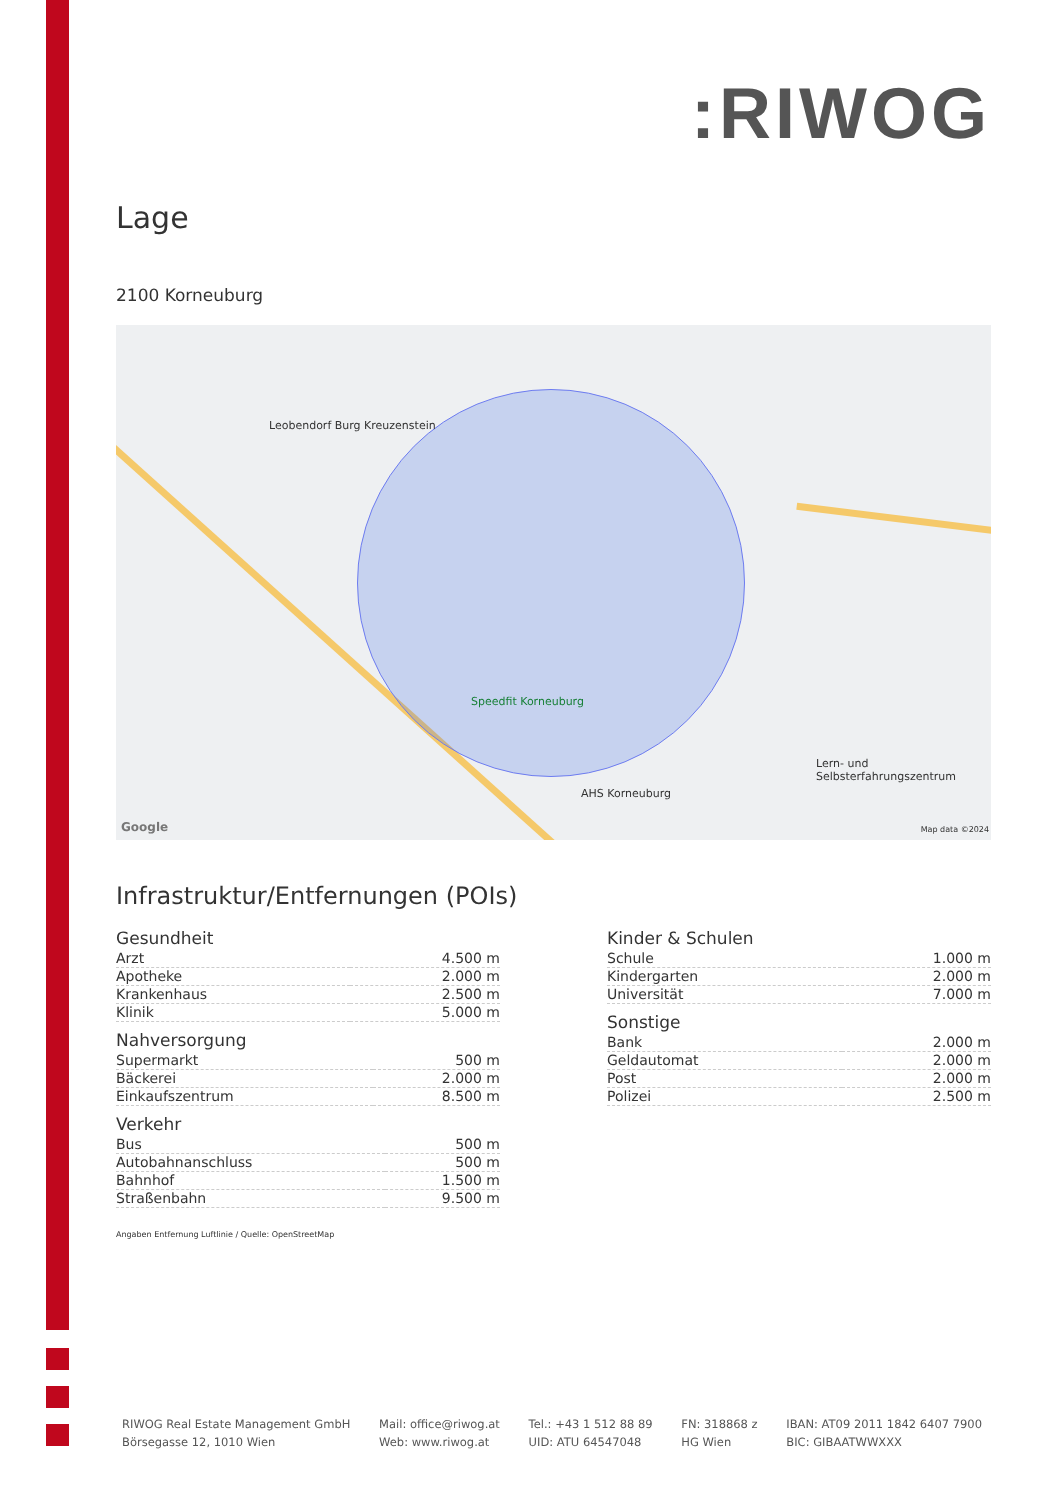:RIWOG
Lage
2100 Korneuburg
Leobendorf Burg Kreuzenstein
Speedfit Korneuburg
AHS Korneuburg
Lern- und Selbsterfahrungszentrum
Google Map data ©2024
Infrastruktur/Entfernungen (POIs)
Gesundheit
| Arzt | 4.500 m |
| Apotheke | 2.000 m |
| Krankenhaus | 2.500 m |
| Klinik | 5.000 m |
Nahversorgung
| Supermarkt | 500 m |
| Bäckerei | 2.000 m |
| Einkaufszentrum | 8.500 m |
Verkehr
| Bus | 500 m |
| Autobahnanschluss | 500 m |
| Bahnhof | 1.500 m |
| Straßenbahn | 9.500 m |
Kinder & Schulen
| Schule | 1.000 m |
| Kindergarten | 2.000 m |
| Universität | 7.000 m |
Sonstige
| Bank | 2.000 m |
| Geldautomat | 2.000 m |
| Post | 2.000 m |
| Polizei | 2.500 m |
Angaben Entfernung Luftlinie / Quelle: OpenStreetMap
RIWOG Real Estate Management GmbH
Börsegasse 12, 1010 Wien
Mail: office@riwog.at
Web: www.riwog.at
Tel.: +43 1 512 88 89
UID: ATU 64547048
FN: 318868 z
HG Wien
IBAN: AT09 2011 1842 6407 7900
BIC: GIBAATWWXXX